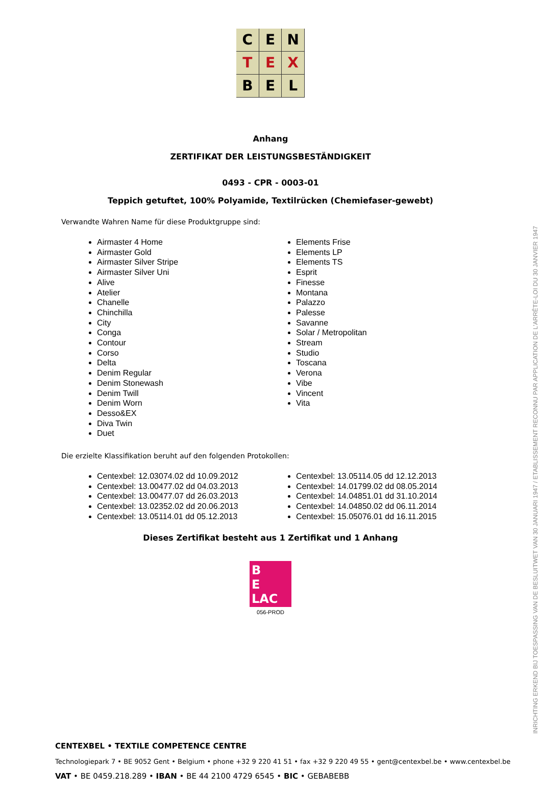C E N T E X B E L
Anhang
ZERTIFIKAT DER LEISTUNGSBESTÄNDIGKEIT
0493 - CPR - 0003-01
Teppich getuftet, 100% Polyamide, Textilrücken (Chemiefaser-gewebt)
Verwandte Wahren Name für diese Produktgruppe sind:
Airmaster 4 Home
Airmaster Gold
Airmaster Silver Stripe
Airmaster Silver Uni
Alive
Atelier
Chanelle
Chinchilla
City
Conga
Contour
Corso
Delta
Denim Regular
Denim Stonewash
Denim Twill
Denim Worn
Desso&EX
Diva Twin
Duet
Elements Frise
Elements LP
Elements TS
Esprit
Finesse
Montana
Palazzo
Palesse
Savanne
Solar / Metropolitan
Stream
Studio
Toscana
Verona
Vibe
Vincent
Vita
Die erzielte Klassifikation beruht auf den folgenden Protokollen:
Centexbel: 12.03074.02 dd 10.09.2012
Centexbel: 13.00477.02 dd 04.03.2013
Centexbel: 13.00477.07 dd 26.03.2013
Centexbel: 13.02352.02 dd 20.06.2013
Centexbel: 13.05114.01 dd 05.12.2013
Centexbel: 13.05114.05 dd 12.12.2013
Centexbel: 14.01799.02 dd 08.05.2014
Centexbel: 14.04851.01 dd 31.10.2014
Centexbel: 14.04850.02 dd 06.11.2014
Centexbel: 15.05076.01 dd 16.11.2015
Dieses Zertifikat besteht aus 1 Zertifikat und 1 Anhang
B
E
LAC
056-PROD
INRICHTING ERKEND BIJ TOESPASSING VAN DE BESLUITWET VAN 30 JANUARI 1947 / ETABLISSEMENT RECONNU PAR APPLICATION DE L'ARRÊTE-LOI DU 30 JANVIER 1947
CENTEXBEL • TEXTILE COMPETENCE CENTRE
Technologiepark 7 • BE 9052 Gent • Belgium • phone +32 9 220 41 51 • fax +32 9 220 49 55 • gent@centexbel.be • www.centexbel.be
VAT • BE 0459.218.289 • IBAN • BE 44 2100 4729 6545 • BIC • GEBABEBB